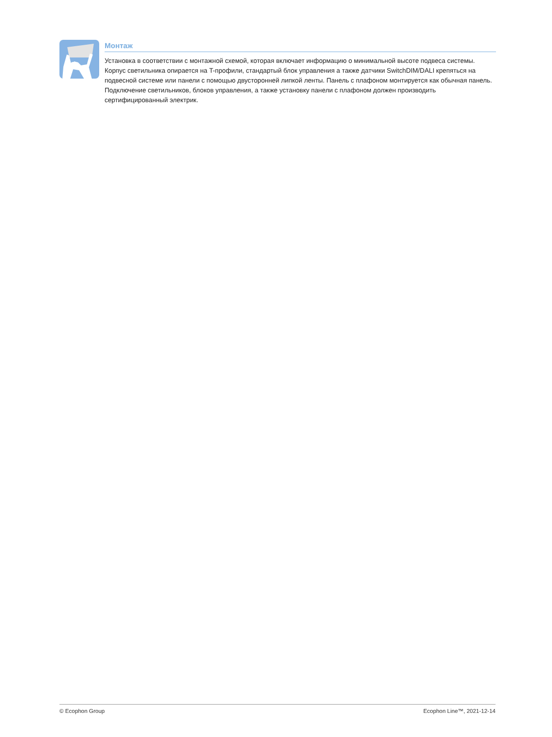Монтаж
Установка в соответствии с монтажной схемой, которая включает информацию о минимальной высоте подвеса системы. Корпус светильника опирается на T-профили, стандартый блок управления а также датчики SwitchDIM/DALI крепяться на подвесной системе или панели с помощью двусторонней липкой ленты. Панель с плафоном монтируется как обычная панель. Подключение светильников, блоков управления, а также установку панели с плафоном должен производить сертифицированный электрик.
© Ecophon Group Ecophon Line™, 2021-12-14